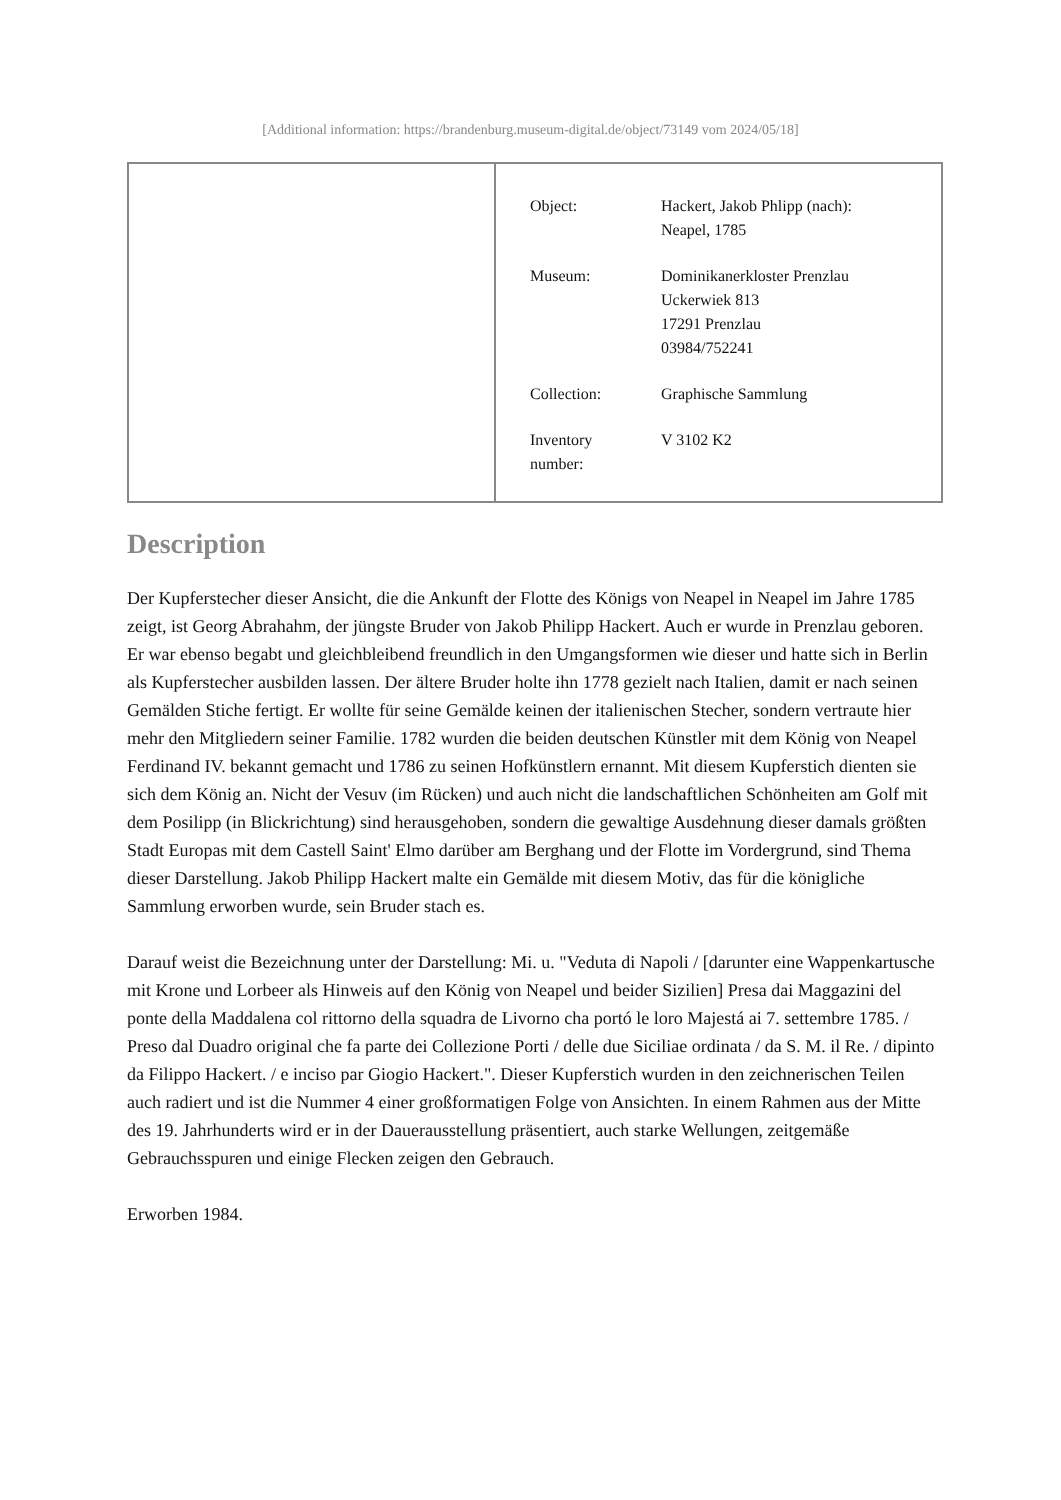[Additional information: https://brandenburg.museum-digital.de/object/73149 vom 2024/05/18]
| Object: | Hackert, Jakob Phlipp (nach): Neapel, 1785 |
| Museum: | Dominikanerkloster Prenzlau Uckerwiek 813 17291 Prenzlau 03984/752241 |
| Collection: | Graphische Sammlung |
| Inventory number: | V 3102 K2 |
Description
Der Kupferstecher dieser Ansicht, die die Ankunft der Flotte des Königs von Neapel in Neapel im Jahre 1785 zeigt, ist Georg Abrahahm, der jüngste Bruder von Jakob Philipp Hackert. Auch er wurde in Prenzlau geboren. Er war ebenso begabt und gleichbleibend freundlich in den Umgangsformen wie dieser und hatte sich in Berlin als Kupferstecher ausbilden lassen. Der ältere Bruder holte ihn 1778 gezielt nach Italien, damit er nach seinen Gemälden Stiche fertigt. Er wollte für seine Gemälde keinen der italienischen Stecher, sondern vertraute hier mehr den Mitgliedern seiner Familie. 1782 wurden die beiden deutschen Künstler mit dem König von Neapel Ferdinand IV. bekannt gemacht und 1786 zu seinen Hofkünstlern ernannt. Mit diesem Kupferstich dienten sie sich dem König an. Nicht der Vesuv (im Rücken) und auch nicht die landschaftlichen Schönheiten am Golf mit dem Posilipp (in Blickrichtung) sind herausgehoben, sondern die gewaltige Ausdehnung dieser damals größten Stadt Europas mit dem Castell Saint' Elmo darüber am Berghang und der Flotte im Vordergrund, sind Thema dieser Darstellung. Jakob Philipp Hackert malte ein Gemälde mit diesem Motiv, das für die königliche Sammlung erworben wurde, sein Bruder stach es.
Darauf weist die Bezeichnung unter der Darstellung: Mi. u. "Veduta di Napoli / [darunter eine Wappenkartusche mit Krone und Lorbeer als Hinweis auf den König von Neapel und beider Sizilien] Presa dai Maggazini del ponte della Maddalena col rittorno della squadra de Livorno cha portó le loro Majestá ai 7. settembre 1785. / Preso dal Duadro original che fa parte dei Collezione Porti / delle due Siciliae ordinata / da S. M. il Re. / dipinto da Filippo Hackert. / e inciso par Giogio Hackert.". Dieser Kupferstich wurden in den zeichnerischen Teilen auch radiert und ist die Nummer 4 einer großformatigen Folge von Ansichten. In einem Rahmen aus der Mitte des 19. Jahrhunderts wird er in der Dauerausstellung präsentiert, auch starke Wellungen, zeitgemäße Gebrauchsspuren und einige Flecken zeigen den Gebrauch.
Erworben 1984.